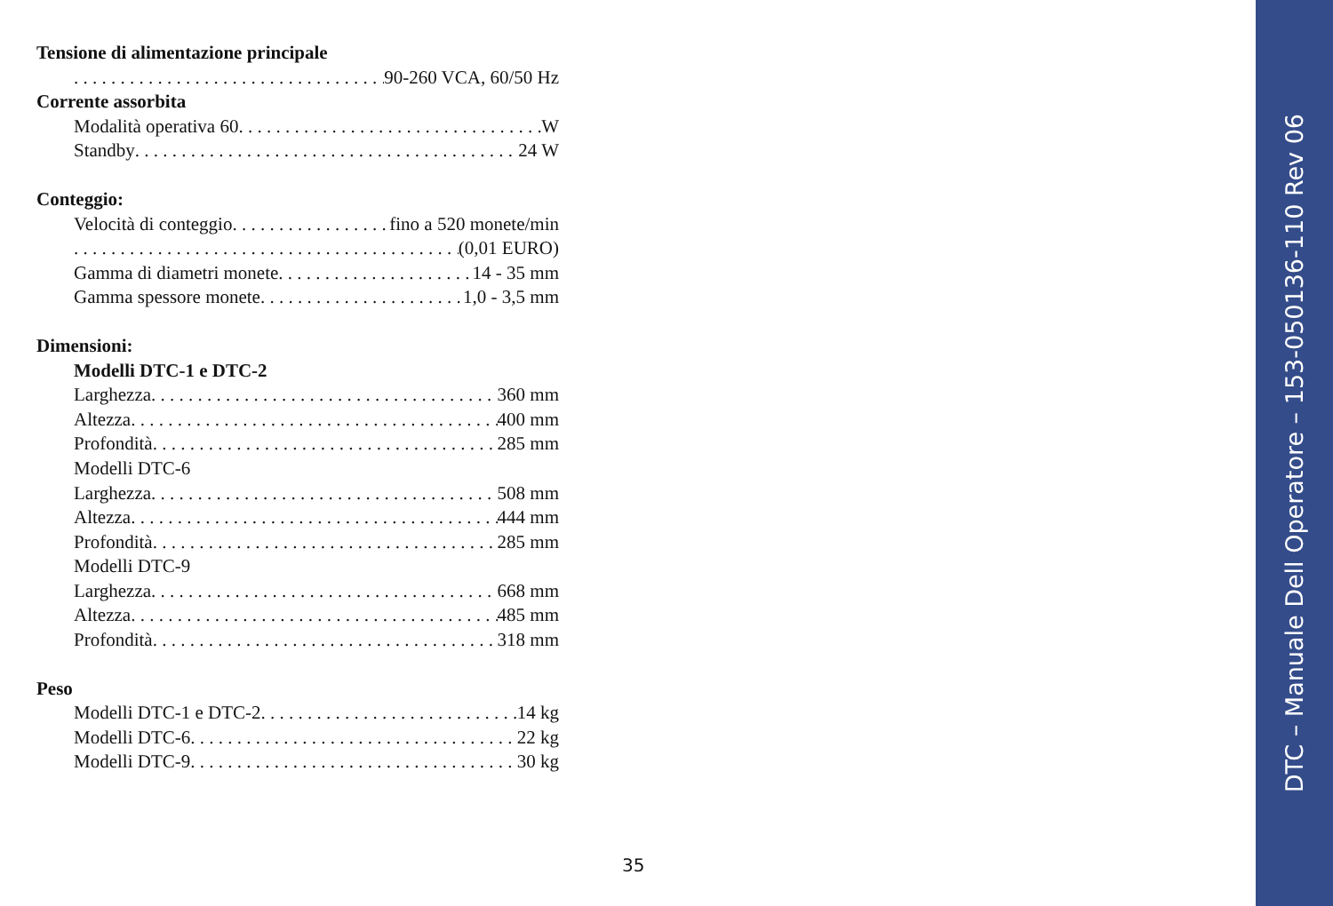Tensione di alimentazione principale
90-260 VCA, 60/50 Hz
Corrente assorbita
Modalità operativa 60 W
Standby 24 W
Conteggio:
Velocità di conteggio fino a 520 monete/min
(0,01 EURO)
Gamma di diametri monete 14 - 35 mm
Gamma spessore monete 1,0 - 3,5 mm
Dimensioni:
Modelli DTC-1 e DTC-2
Larghezza 360 mm
Altezza 400 mm
Profondità 285 mm
Modelli DTC-6
Larghezza 508 mm
Altezza 444 mm
Profondità 285 mm
Modelli DTC-9
Larghezza 668 mm
Altezza 485 mm
Profondità 318 mm
Peso
Modelli DTC-1 e DTC-2 14 kg
Modelli DTC-6 22 kg
Modelli DTC-9 30 kg
35
DTC – Manuale Dell Operatore – 153-050136-110 Rev 06